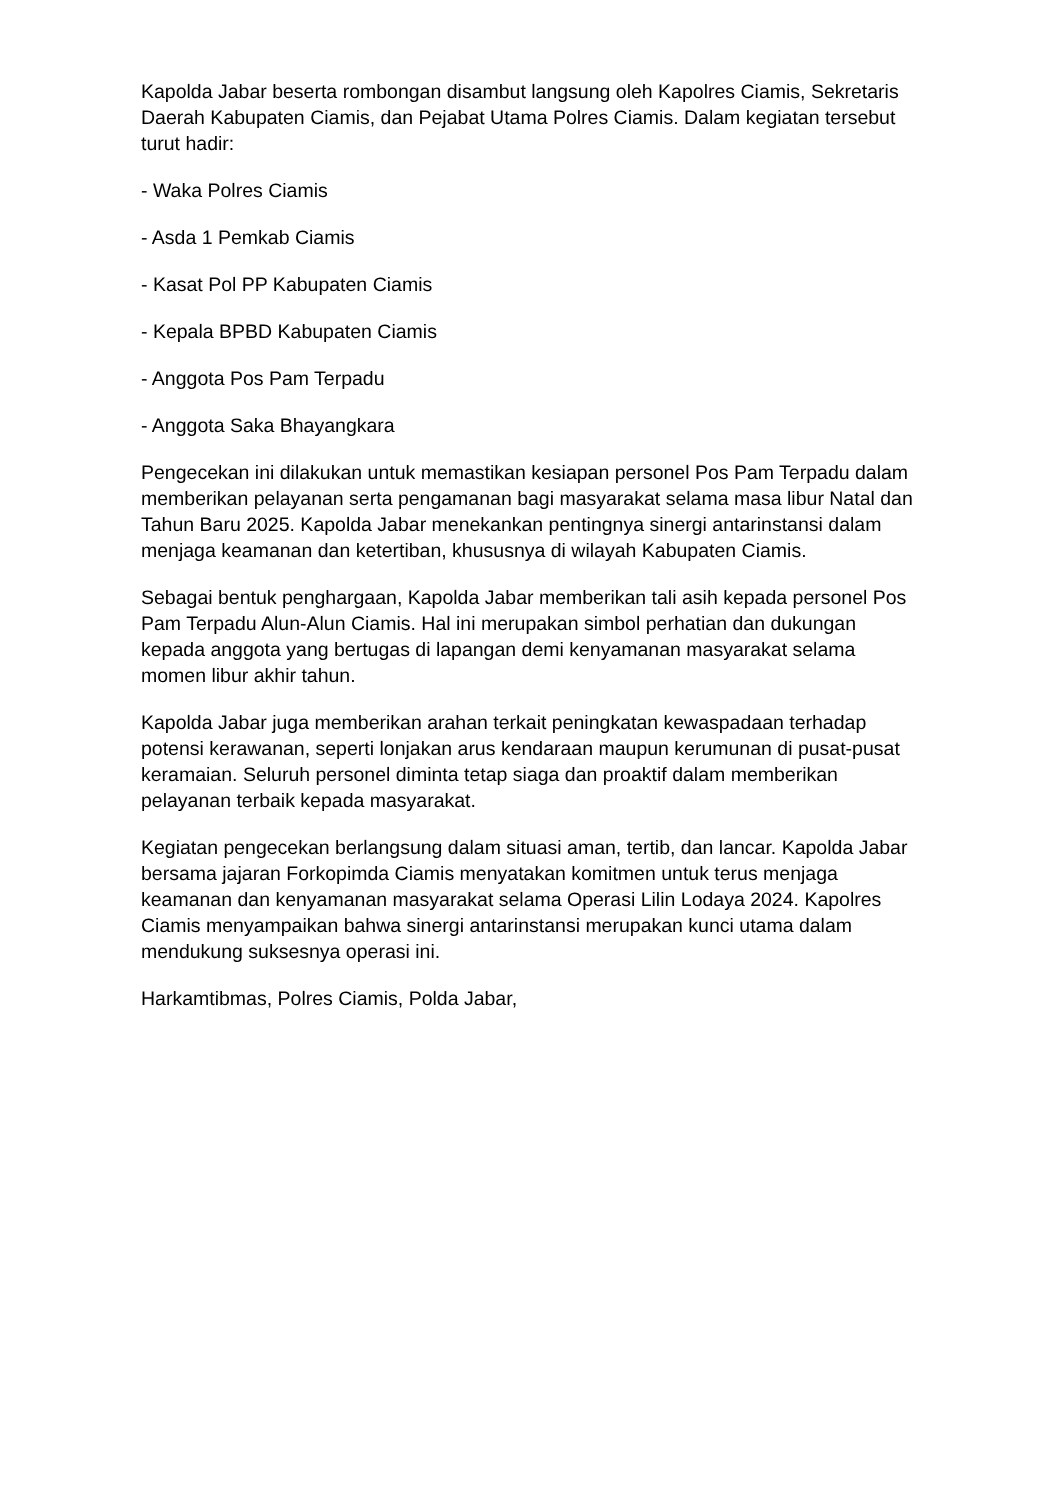Kapolda Jabar beserta rombongan disambut langsung oleh Kapolres Ciamis, Sekretaris Daerah Kabupaten Ciamis, dan Pejabat Utama Polres Ciamis. Dalam kegiatan tersebut turut hadir:
- Waka Polres Ciamis
- Asda 1 Pemkab Ciamis
- Kasat Pol PP Kabupaten Ciamis
- Kepala BPBD Kabupaten Ciamis
- Anggota Pos Pam Terpadu
- Anggota Saka Bhayangkara
Pengecekan ini dilakukan untuk memastikan kesiapan personel Pos Pam Terpadu dalam memberikan pelayanan serta pengamanan bagi masyarakat selama masa libur Natal dan Tahun Baru 2025. Kapolda Jabar menekankan pentingnya sinergi antarinstansi dalam menjaga keamanan dan ketertiban, khususnya di wilayah Kabupaten Ciamis.
Sebagai bentuk penghargaan, Kapolda Jabar memberikan tali asih kepada personel Pos Pam Terpadu Alun-Alun Ciamis. Hal ini merupakan simbol perhatian dan dukungan kepada anggota yang bertugas di lapangan demi kenyamanan masyarakat selama momen libur akhir tahun.
Kapolda Jabar juga memberikan arahan terkait peningkatan kewaspadaan terhadap potensi kerawanan, seperti lonjakan arus kendaraan maupun kerumunan di pusat-pusat keramaian. Seluruh personel diminta tetap siaga dan proaktif dalam memberikan pelayanan terbaik kepada masyarakat.
Kegiatan pengecekan berlangsung dalam situasi aman, tertib, dan lancar. Kapolda Jabar bersama jajaran Forkopimda Ciamis menyatakan komitmen untuk terus menjaga keamanan dan kenyamanan masyarakat selama Operasi Lilin Lodaya 2024. Kapolres Ciamis menyampaikan bahwa sinergi antarinstansi merupakan kunci utama dalam mendukung suksesnya operasi ini.
Harkamtibmas, Polres Ciamis, Polda Jabar,